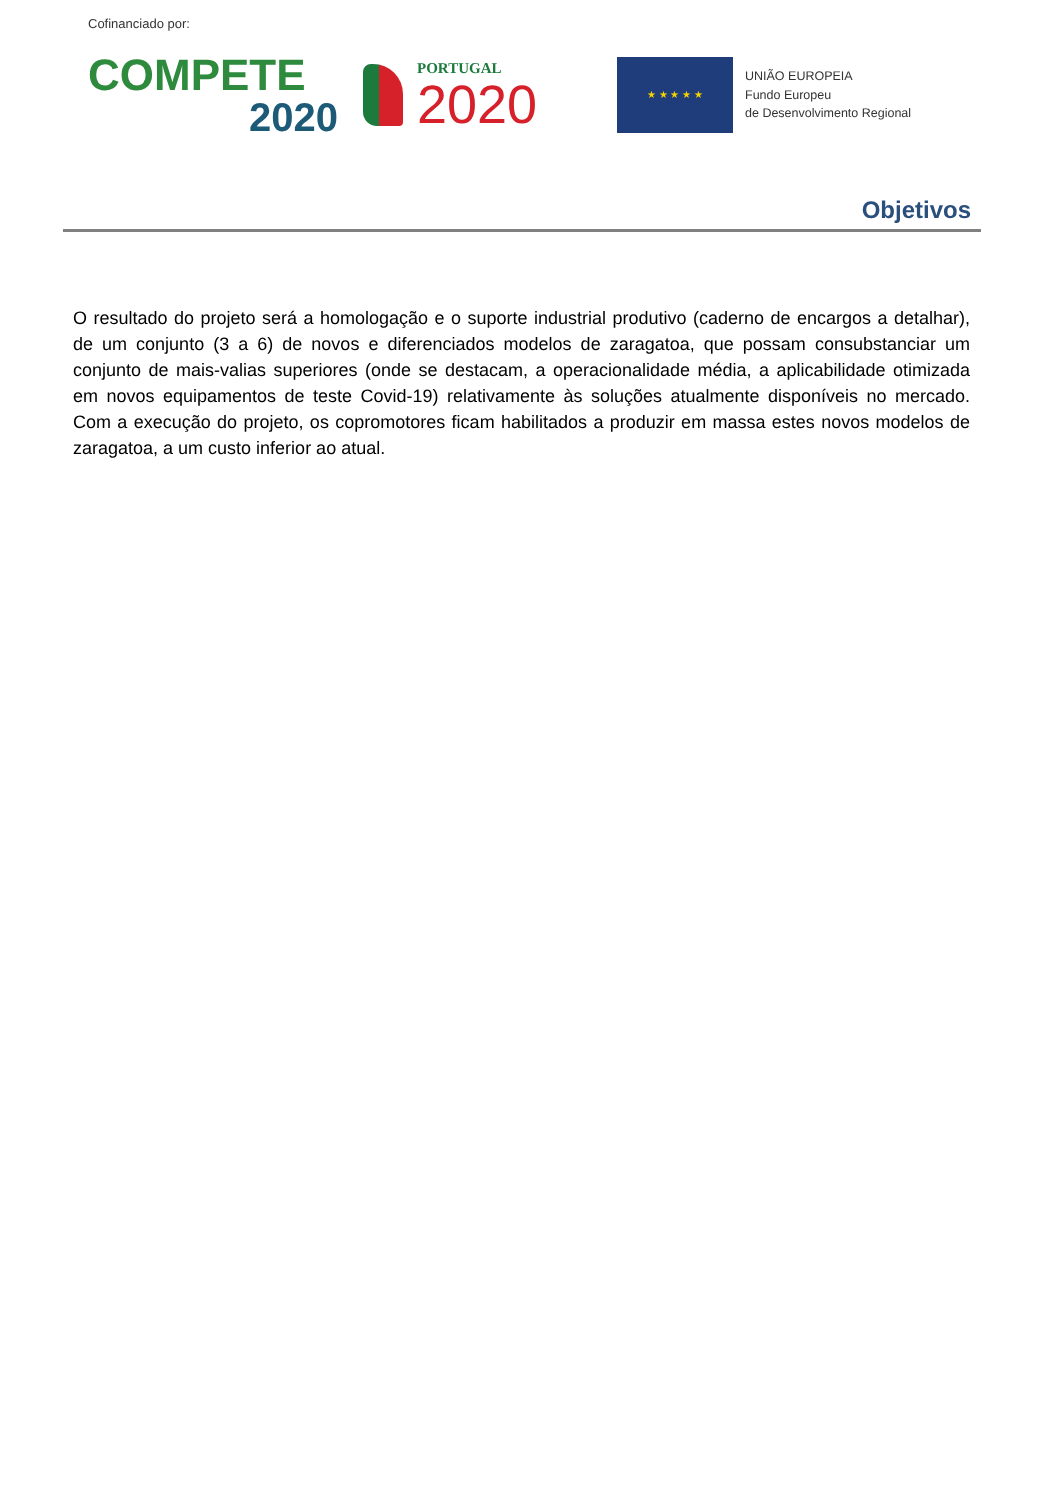Cofinanciado por:
COMPETE
2020
PORTUGAL
2020
★ ★ ★ ★ ★
UNIÃO EUROPEIA
Fundo Europeu
de Desenvolvimento Regional
Objetivos
O resultado do projeto será a homologação e o suporte industrial produtivo (caderno de encargos a detalhar), de um conjunto (3 a 6) de novos e diferenciados modelos de zaragatoa, que possam consubstanciar um conjunto de mais-valias superiores (onde se destacam, a operacionalidade média, a aplicabilidade otimizada em novos equipamentos de teste Covid-19) relativamente às soluções atualmente disponíveis no mercado. Com a execução do projeto, os copromotores ficam habilitados a produzir em massa estes novos modelos de zaragatoa, a um custo inferior ao atual.